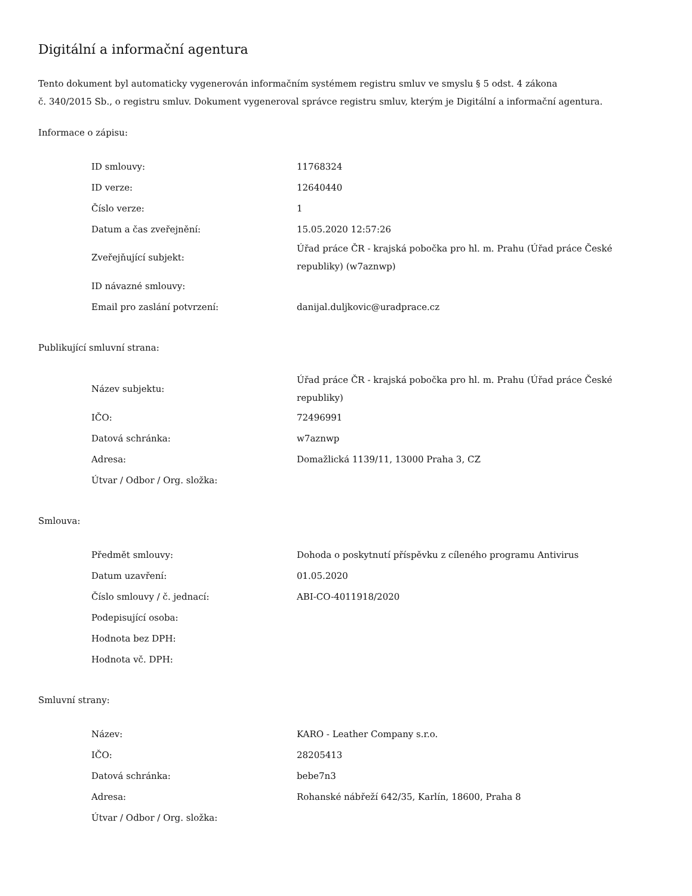Digitální a informační agentura
Tento dokument byl automaticky vygenerován informačním systémem registru smluv ve smyslu § 5 odst. 4 zákona
č. 340/2015 Sb., o registru smluv. Dokument vygeneroval správce registru smluv, kterým je Digitální a informační agentura.
Informace o zápisu:
| ID smlouvy: | 11768324 |
| ID verze: | 12640440 |
| Číslo verze: | 1 |
| Datum a čas zveřejnění: | 15.05.2020 12:57:26 |
| Zveřejňující subjekt: | Úřad práce ČR - krajská pobočka pro hl. m. Prahu (Úřad práce České republiky) (w7aznwp) |
| ID návazné smlouvy: | |
| Email pro zaslání potvrzení: | danijal.duljkovic@uradprace.cz |
Publikující smluvní strana:
| Název subjektu: | Úřad práce ČR - krajská pobočka pro hl. m. Prahu (Úřad práce České republiky) |
| IČO: | 72496991 |
| Datová schránka: | w7aznwp |
| Adresa: | Domažlická 1139/11, 13000 Praha 3, CZ |
| Útvar / Odbor / Org. složka: | |
Smlouva:
| Předmět smlouvy: | Dohoda o poskytnutí příspěvku z cíleného programu Antivirus |
| Datum uzavření: | 01.05.2020 |
| Číslo smlouvy / č. jednací: | ABI-CO-4011918/2020 |
| Podepisující osoba: | |
| Hodnota bez DPH: | |
| Hodnota vč. DPH: | |
Smluvní strany:
| Název: | KARO - Leather Company s.r.o. |
| IČO: | 28205413 |
| Datová schránka: | bebe7n3 |
| Adresa: | Rohanské nábřeží 642/35, Karlín, 18600, Praha 8 |
| Útvar / Odbor / Org. složka: | |